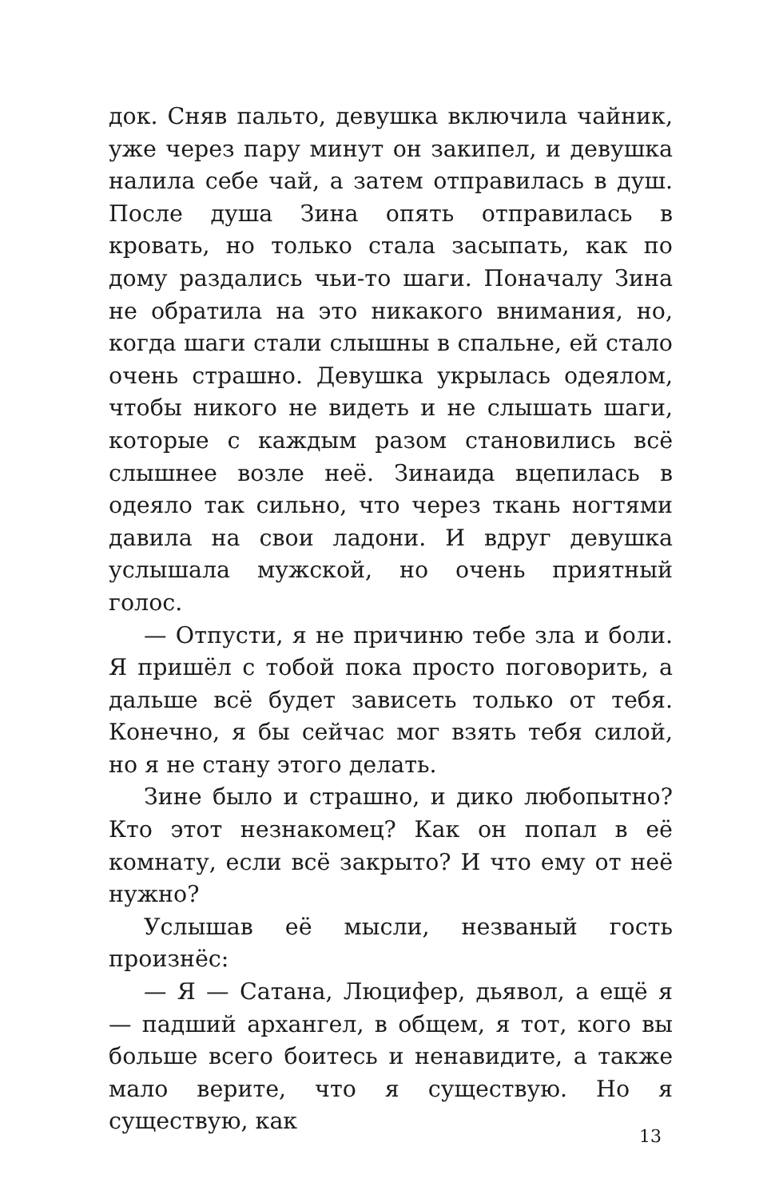док. Сняв пальто, девушка включила чайник, уже через пару минут он закипел, и девушка налила себе чай, а затем отправилась в душ. После душа Зина опять отправилась в кровать, но только стала засыпать, как по дому раздались чьи-то шаги. Поначалу Зина не обратила на это никакого внимания, но, когда шаги стали слышны в спальне, ей стало очень страшно. Девушка укрылась одеялом, чтобы никого не видеть и не слышать шаги, которые с каждым разом становились всё слышнее возле неё. Зинаида вцепилась в одеяло так сильно, что через ткань ногтями давила на свои ладони. И вдруг девушка услышала мужской, но очень приятный голос.
— Отпусти, я не причиню тебе зла и боли. Я пришёл с тобой пока просто поговорить, а дальше всё будет зависеть только от тебя. Конечно, я бы сейчас мог взять тебя силой, но я не стану этого делать.
Зине было и страшно, и дико любопытно? Кто этот незнакомец? Как он попал в её комнату, если всё закрыто? И что ему от неё нужно?
Услышав её мысли, незваный гость произнёс:
— Я — Сатана, Люцифер, дьявол, а ещё я — падший архангел, в общем, я тот, кого вы больше всего боитесь и ненавидите, а также мало верите, что я существую. Но я существую, как
13